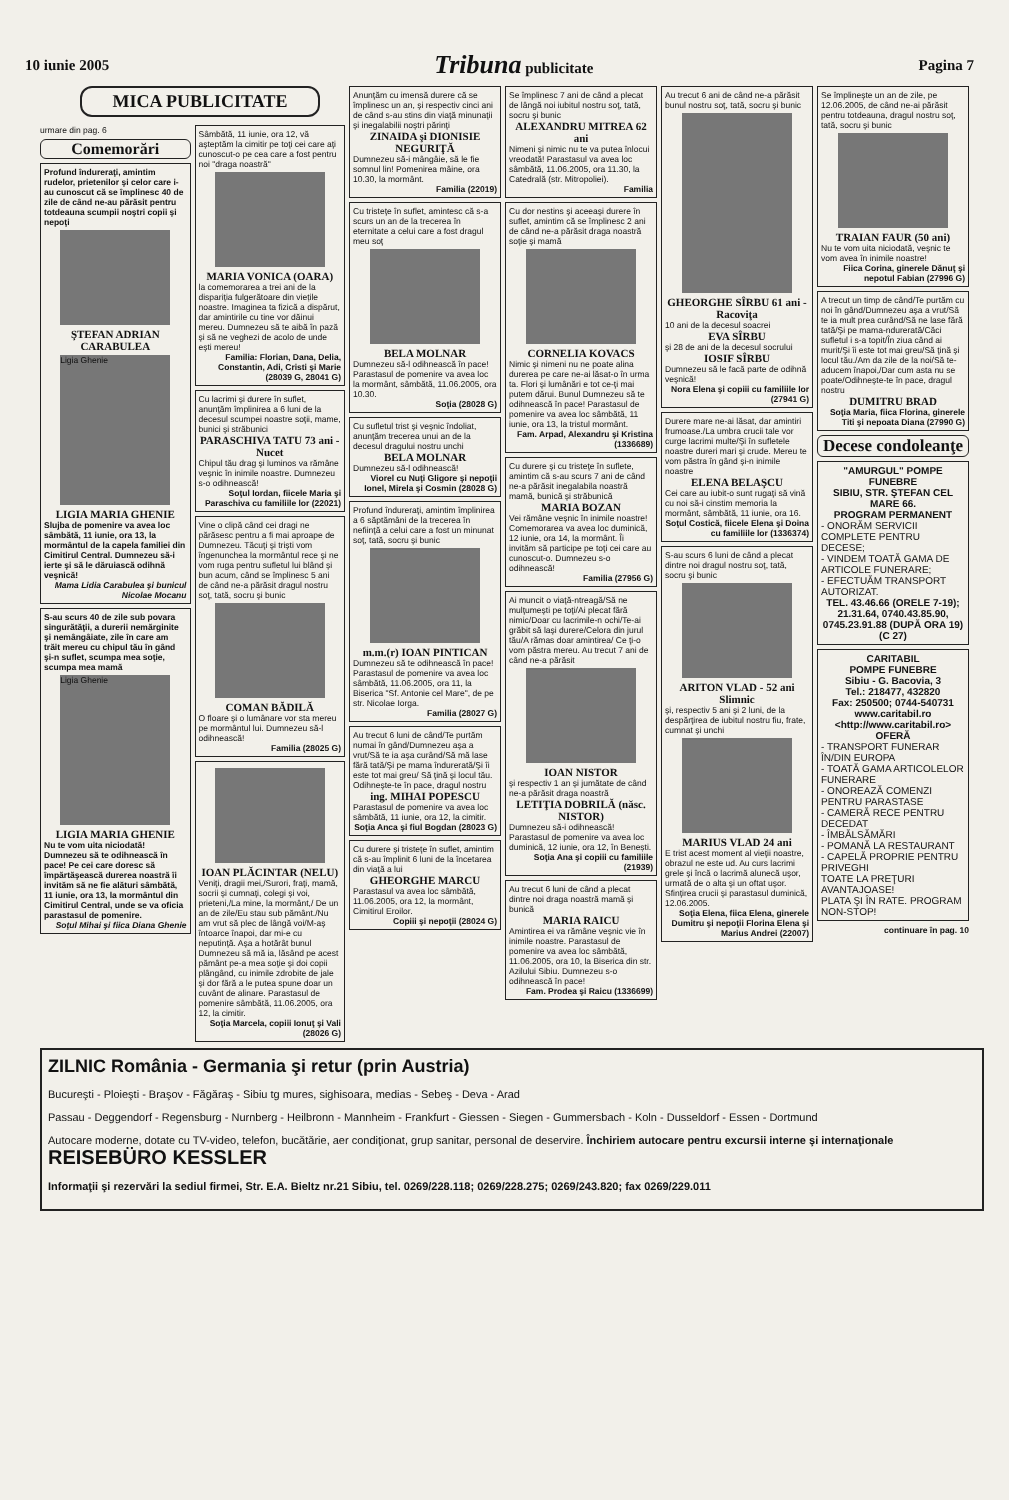10 iunie 2005 Tribuna publicitate Pagina 7
MICA PUBLICITATE
urmare din pag. 6
Comemorări
Profund îndureraţi, amintim rudelor, prietenilor şi celor care i-au cunoscut că se împlinesc 40 de zile de când ne-au părăsit pentru totdeauna scumpii noştri copii şi nepoţi
ŞTEFAN ADRIAN CARABULEA
Ligia Ghenie
LIGIA MARIA GHENIE
Slujba de pomenire va avea loc sâmbătă, 11 iunie, ora 13, la mormântul de la capela familiei din Cimitirul Central. Dumnezeu să-i ierte şi să le dăruiască odihnă veşnică!
Mama Lidia Carabulea şi bunicul Nicolae Mocanu
S-au scurs 40 de zile sub povara singurătăţii, a durerii nemărginite şi nemângâiate, zile în care am trăit mereu cu chipul tău în gând şi-n suflet, scumpa mea soţie, scumpa mea mamă
Ligia Ghenie
LIGIA MARIA GHENIE
Nu te vom uita niciodată! Dumnezeu să te odihnească în pace! Pe cei care doresc să împărtăşească durerea noastră îi invităm să ne fie alături sâmbătă, 11 iunie, ora 13, la mormântul din Cimitirul Central, unde se va oficia parastasul de pomenire.
Soţul Mihai şi fiica Diana Ghenie
Sâmbătă, 11 iunie, ora 12, vă aşteptăm la cimitir pe toţi cei care aţi cunoscut-o pe cea care a fost pentru noi "draga noastră"
MARIA VONICA (OARA)
la comemorarea a trei ani de la dispariţia fulgerătoare din viețile noastre. Imaginea ta fizică a dispărut, dar amintirile cu tine vor dăinui mereu. Dumnezeu să te aibă în pază şi să ne veghezi de acolo de unde eşti mereu!
Familia: Florian, Dana, Delia, Constantin, Adi, Cristi şi Marie (28039 G, 28041 G)
Cu lacrimi şi durere în suflet, anunţăm împlinirea a 6 luni de la decesul scumpei noastre soţii, mame, bunici şi străbunici
PARASCHIVA TATU 73 ani - Nucet
Chipul tău drag şi luminos va rămâne veşnic în inimile noastre. Dumnezeu s-o odihnească!
Soţul Iordan, fiicele Maria şi Paraschiva cu familiile lor (22021)
Vine o clipă când cei dragi ne părăsesc pentru a fi mai aproape de Dumnezeu. Tăcuţi şi trişti vom îngenunchea la mormântul rece şi ne vom ruga pentru sufletul lui blând şi bun acum, când se împlinesc 5 ani de când ne-a părăsit dragul nostru soţ, tată, socru şi bunic
COMAN BĂDILĂ
O floare şi o lumânare vor sta mereu pe mormântul lui. Dumnezeu să-l odihnească!
Familia (28025 G)
IOAN PLĂCINTAR (NELU)
Veniţi, dragii mei,/Surori, fraţi, mamă, socrii şi cumnaţi, colegi şi voi, prieteni,/La mine, la mormânt,/ De un an de zile/Eu stau sub pământ./Nu am vrut să plec de lângă voi/M-aş întoarce înapoi, dar mi-e cu neputinţă. Aşa a hotărât bunul Dumnezeu să mă ia, lăsând pe acest pământ pe-a mea soţie şi doi copii plângând, cu inimile zdrobite de jale şi dor fără a le putea spune doar un cuvânt de alinare. Parastasul de pomenire sâmbătă, 11.06.2005, ora 12, la cimitir.
Soţia Marcela, copiii Ionuţ şi Vali (28026 G)
Anunţăm cu imensă durere că se împlinesc un an, şi respectiv cinci ani de când s-au stins din viaţă minunaţii şi inegalabilii noştri părinţi
ZINAIDA şi DIONISIE NEGURIŢĂ
Dumnezeu să-i mângâie, să le fie somnul lin! Pomenirea mâine, ora 10.30, la mormânt.
Familia (22019)
Cu tristeţe în suflet, amintesc că s-a scurs un an de la trecerea în eternitate a celui care a fost dragul meu soţ
BELA MOLNAR
Dumnezeu să-l odihnească în pace! Parastasul de pomenire va avea loc la mormânt, sâmbătă, 11.06.2005, ora 10.30.
Soţia (28028 G)
Cu sufletul trist şi veşnic îndoliat, anunţăm trecerea unui an de la decesul dragului nostru unchi
BELA MOLNAR
Dumnezeu să-l odihnească!
Viorel cu Nuţi Gligore şi nepoţii Ionel, Mirela şi Cosmin (28028 G)
Profund îndureraţi, amintim împlinirea a 6 săptămâni de la trecerea în nefiinţă a celui care a fost un minunat soţ, tată, socru şi bunic
m.m.(r) IOAN PINTICAN
Dumnezeu să te odihnească în pace! Parastasul de pomenire va avea loc sâmbătă, 11.06.2005, ora 11, la Biserica "Sf. Antonie cel Mare", de pe str. Nicolae Iorga.
Familia (28027 G)
Au trecut 6 luni de când/Te purtăm numai în gând/Dumnezeu aşa a vrut/Să te ia aşa curând/Să mă lase fără tată/Şi pe mama îndurerată/Şi îi este tot mai greu/ Să ţină şi locul tău. Odihneşte-te în pace, dragul nostru
ing. MIHAI POPESCU
Parastasul de pomenire va avea loc sâmbătă, 11 iunie, ora 12, la cimitir.
Soţia Anca şi fiul Bogdan (28023 G)
Cu durere şi tristeţe în suflet, amintim că s-au împlinit 6 luni de la încetarea din viaţă a lui
GHEORGHE MARCU
Parastasul va avea loc sâmbătă, 11.06.2005, ora 12, la mormânt, Cimitirul Eroilor.
Copiii şi nepoţii (28024 G)
Se împlinesc 7 ani de când a plecat de lângă noi iubitul nostru soţ, tată, socru şi bunic
ALEXANDRU MITREA 62 ani
Nimeni şi nimic nu te va putea înlocui vreodată! Parastasul va avea loc sâmbătă, 11.06.2005, ora 11.30, la Catedrală (str. Mitropoliei).
Familia
Cu dor nestins şi aceeaşi durere în suflet, amintim că se împlinesc 2 ani de când ne-a părăsit draga noastră soţie şi mamă
CORNELIA KOVACS
Nimic şi nimeni nu ne poate alina durerea pe care ne-ai lăsat-o în urma ta. Flori şi lumânări e tot ce-ţi mai putem dărui. Bunul Dumnezeu să te odihnească în pace! Parastasul de pomenire va avea loc sâmbătă, 11 iunie, ora 13, la tristul mormânt.
Fam. Arpad, Alexandru şi Kristina (1336689)
Cu durere şi cu tristeţe în suflete, amintim că s-au scurs 7 ani de când ne-a părăsit inegalabila noastră mamă, bunică şi străbunică
MARIA BOZAN
Vei rămâne veşnic în inimile noastre! Comemorarea va avea loc duminică, 12 iunie, ora 14, la mormânt. Îi invităm să participe pe toţi cei care au cunoscut-o. Dumnezeu s-o odihnească!
Familia (27956 G)
Ai muncit o viaţă-ntreagă/Să ne mulţumeşti pe toţi/Ai plecat fără nimic/Doar cu lacrimile-n ochi/Te-ai grăbit să laşi durere/Celora din jurul tău/A rămas doar amintirea/ Ce ţi-o vom păstra mereu. Au trecut 7 ani de când ne-a părăsit
IOAN NISTOR
şi respectiv 1 an şi jumătate de când ne-a părăsit draga noastră
LETIŢIA DOBRILĂ (născ. NISTOR)
Dumnezeu să-i odihnească! Parastasul de pomenire va avea loc duminică, 12 iunie, ora 12, în Benești.
Soţia Ana şi copiii cu familiile (21939)
Au trecut 6 luni de când a plecat dintre noi draga noastră mamă şi bunică
MARIA RAICU
Amintirea ei va rămâne veşnic vie în inimile noastre. Parastasul de pomenire va avea loc sâmbătă, 11.06.2005, ora 10, la Biserica din str. Azilului Sibiu. Dumnezeu s-o odihnească în pace!
Fam. Prodea şi Raicu (1336699)
Au trecut 6 ani de când ne-a părăsit bunul nostru soţ, tată, socru şi bunic
GHEORGHE SÎRBU 61 ani - Racoviţa
10 ani de la decesul soacrei
EVA SÎRBU
şi 28 de ani de la decesul socrului
IOSIF SÎRBU
Dumnezeu să le facă parte de odihnă veşnică!
Nora Elena şi copiii cu familiile lor (27941 G)
Durere mare ne-ai lăsat, dar amintiri frumoase./La umbra crucii tale vor curge lacrimi multe/Şi în sufletele noastre dureri mari şi crude. Mereu te vom păstra în gând şi-n inimile noastre
ELENA BELAŞCU
Cei care au iubit-o sunt rugaţi să vină cu noi să-i cinstim memoria la mormânt, sâmbătă, 11 iunie, ora 16.
Soţul Costică, fiicele Elena şi Doina cu familiile lor (1336374)
S-au scurs 6 luni de când a plecat dintre noi dragul nostru soţ, tată, socru şi bunic
ARITON VLAD - 52 ani Slimnic
şi, respectiv 5 ani şi 2 luni, de la despărţirea de iubitul nostru fiu, frate, cumnat şi unchi
MARIUS VLAD 24 ani
E trist acest moment al vieţii noastre, obrazul ne este ud. Au curs lacrimi grele şi încă o lacrimă alunecă uşor, urmată de o alta şi un oftat uşor. Sfinţirea crucii şi parastasul duminică, 12.06.2005.
Soţia Elena, fiica Elena, ginerele Dumitru şi nepoţii Florina Elena şi Marius Andrei (22007)
Se împlineşte un an de zile, pe 12.06.2005, de când ne-ai părăsit pentru totdeauna, dragul nostru soţ, tată, socru şi bunic
TRAIAN FAUR (50 ani)
Nu te vom uita niciodată, veşnic te vom avea în inimile noastre!
Fiica Corina, ginerele Dănuţ şi nepotul Fabian (27996 G)
A trecut un timp de când/Te purtăm cu noi în gând/Dumnezeu aşa a vrut/Să te ia mult prea curând/Să ne lase fără tată/Şi pe mama-ndurerată/Căci sufletul i s-a topit/În ziua când ai murit/Şi îi este tot mai greu/Să ţină şi locul tău./Am da zile de la noi/Să te-aducem înapoi,/Dar cum asta nu se poate/Odihneşte-te în pace, dragul nostru
DUMITRU BRAD
Soţia Maria, fiica Florina, ginerele Titi şi nepoata Diana (27990 G)
Decese condoleanţe
"AMURGUL" POMPE FUNEBRE
SIBIU, STR. ŞTEFAN CEL MARE 66.
PROGRAM PERMANENT
- ONORĂM SERVICII COMPLETE PENTRU DECESE;
- VINDEM TOATĂ GAMA DE ARTICOLE FUNERARE;
- EFECTUĂM TRANSPORT AUTORIZAT.
TEL. 43.46.66 (ORELE 7-19); 21.31.64, 0740.43.85.90, 0745.23.91.88 (DUPĂ ORA 19) (C 27)
CARITABIL
POMPE FUNEBRE
Sibiu - G. Bacovia, 3
Tel.: 218477, 432820
Fax: 250500; 0744-540731
www.caritabil.ro <http://www.caritabil.ro>
OFERĂ
- TRANSPORT FUNERAR ÎN/DIN EUROPA
- TOATĂ GAMA ARTICOLELOR FUNERARE
- ONOREAZĂ COMENZI PENTRU PARASTASE
- CAMERĂ RECE PENTRU DECEDAT
- ÎMBĂLSĂMĂRI
- POMANĂ LA RESTAURANT
- CAPELĂ PROPRIE PENTRU PRIVEGHI
TOATE LA PREŢURI AVANTAJOASE!
PLATA ŞI ÎN RATE. PROGRAM NON-STOP!
continuare în pag. 10
ZILNIC România - Germania şi retur (prin Austria)
Bucureşti - Ploieşti - Braşov - Făgăraş - Sibiu tg mures, sighisoara, medias - Sebeş - Deva - Arad
Passau - Deggendorf - Regensburg - Nurnberg - Heilbronn - Mannheim - Frankfurt - Giessen - Siegen - Gummersbach - Koln - Dusseldorf - Essen - Dortmund
Autocare moderne, dotate cu TV-video, telefon, bucătărie, aer condiţionat, grup sanitar, personal de deservire. Închiriem autocare pentru excursii interne şi internaţionale REISEBÜRO KESSLER
Informaţii şi rezervări la sediul firmei, Str. E.A. Bieltz nr.21 Sibiu, tel. 0269/228.118; 0269/228.275; 0269/243.820; fax 0269/229.011